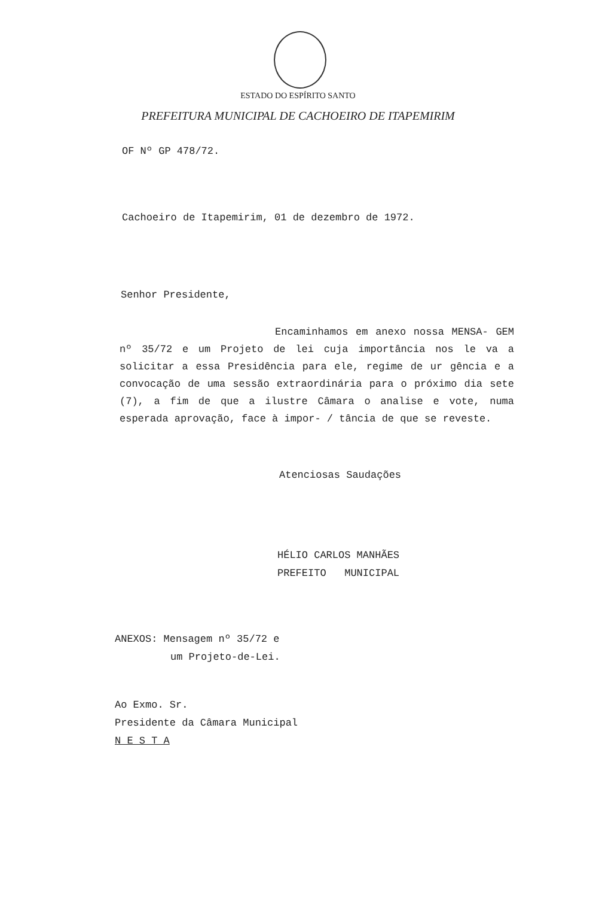ESTADO DO ESPÍRITO SANTO
PREFEITURA MUNICIPAL DE CACHOEIRO DE ITAPEMIRIM
OF Nº GP 478/72.
Cachoeiro de Itapemirim, 01 de dezembro de 1972.
Senhor Presidente,
Encaminhamos em anexo nossa MENSA- GEM nº 35/72 e um Projeto de lei cuja importância nos le va a solicitar a essa Presidência para ele, regime de ur gência e a convocação de uma sessão extraordinária para o próximo dia sete (7), a fim de que a ilustre Câmara o analise e vote, numa esperada aprovação, face à impor- / tância de que se reveste.
Atenciosas Saudações
HÉLIO CARLOS MANHÃES
PREFEITO MUNICIPAL
ANEXOS: Mensagem nº 35/72 e
um Projeto-de-Lei.
Ao Exmo. Sr.
Presidente da Câmara Municipal
N E S T A